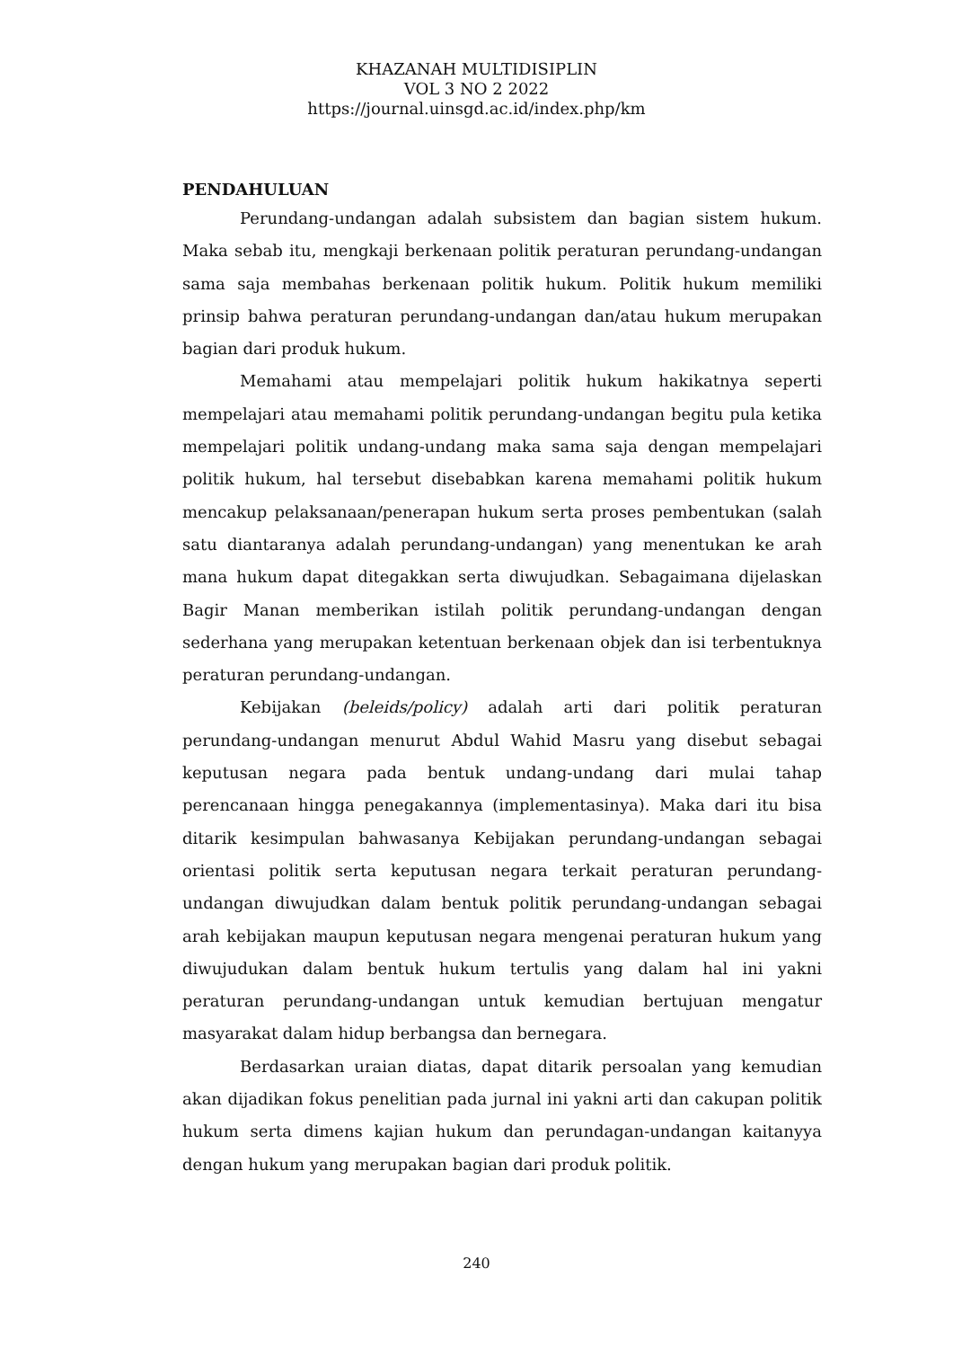KHAZANAH MULTIDISIPLIN
VOL 3 NO 2 2022
https://journal.uinsgd.ac.id/index.php/km
PENDAHULUAN
Perundang-undangan adalah subsistem dan bagian sistem hukum. Maka sebab itu, mengkaji berkenaan politik peraturan perundang-undangan sama saja membahas berkenaan politik hukum. Politik hukum memiliki prinsip bahwa peraturan perundang-undangan dan/atau hukum merupakan bagian dari produk hukum.
Memahami atau mempelajari politik hukum hakikatnya seperti mempelajari atau memahami politik perundang-undangan begitu pula ketika mempelajari politik undang-undang maka sama saja dengan mempelajari politik hukum, hal tersebut disebabkan karena memahami politik hukum mencakup pelaksanaan/penerapan hukum serta proses pembentukan (salah satu diantaranya adalah perundang-undangan) yang menentukan ke arah mana hukum dapat ditegakkan serta diwujudkan. Sebagaimana dijelaskan Bagir Manan memberikan istilah politik perundang-undangan dengan sederhana yang merupakan ketentuan berkenaan objek dan isi terbentuknya peraturan perundang-undangan.
Kebijakan (beleids/policy) adalah arti dari politik peraturan perundang-undangan menurut Abdul Wahid Masru yang disebut sebagai keputusan negara pada bentuk undang-undang dari mulai tahap perencanaan hingga penegakannya (implementasinya). Maka dari itu bisa ditarik kesimpulan bahwasanya Kebijakan perundang-undangan sebagai orientasi politik serta keputusan negara terkait peraturan perundang-undangan diwujudkan dalam bentuk politik perundang-undangan sebagai arah kebijakan maupun keputusan negara mengenai peraturan hukum yang diwujudukan dalam bentuk hukum tertulis yang dalam hal ini yakni peraturan perundang-undangan untuk kemudian bertujuan mengatur masyarakat dalam hidup berbangsa dan bernegara.
Berdasarkan uraian diatas, dapat ditarik persoalan yang kemudian akan dijadikan fokus penelitian pada jurnal ini yakni arti dan cakupan politik hukum serta dimens kajian hukum dan perundagan-undangan kaitanyya dengan hukum yang merupakan bagian dari produk politik.
240